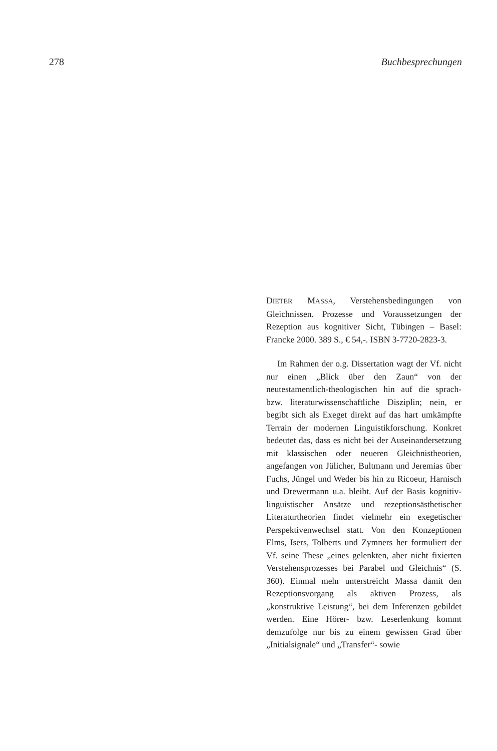278 Buchbesprechungen
DIETER MASSA, Verstehensbedingungen von Gleichnissen. Prozesse und Voraussetzungen der Rezeption aus kognitiver Sicht, Tübingen – Basel: Francke 2000. 389 S., € 54,-. ISBN 3-7720-2823-3.
Im Rahmen der o.g. Dissertation wagt der Vf. nicht nur einen „Blick über den Zaun“ von der neutestamentlich-theologischen hin auf die sprach- bzw. literaturwissenschaftliche Disziplin; nein, er begibt sich als Exeget direkt auf das hart umkämpfte Terrain der modernen Linguistikforschung. Konkret bedeutet das, dass es nicht bei der Auseinandersetzung mit klassischen oder neueren Gleichnistheorien, angefangen von Jülicher, Bultmann und Jeremias über Fuchs, Jüngel und Weder bis hin zu Ricoeur, Harnisch und Drewermann u.a. bleibt. Auf der Basis kognitiv-linguistischer Ansätze und rezeptionsästhetischer Literaturtheorien findet vielmehr ein exegetischer Perspektivenwechsel statt. Von den Konzeptionen Elms, Isers, Tolberts und Zymners her formuliert der Vf. seine These „eines gelenkten, aber nicht fixierten Verstehensprozesses bei Parabel und Gleichnis“ (S. 360). Einmal mehr unterstreicht Massa damit den Rezeptionsvorgang als aktiven Prozess, als „konstruktive Leistung“, bei dem Inferenzen gebildet werden. Eine Hörer- bzw. Leserlenkung kommt demzufolge nur bis zu einem gewissen Grad über „Initialsignale“ und „Transfer“- sowie